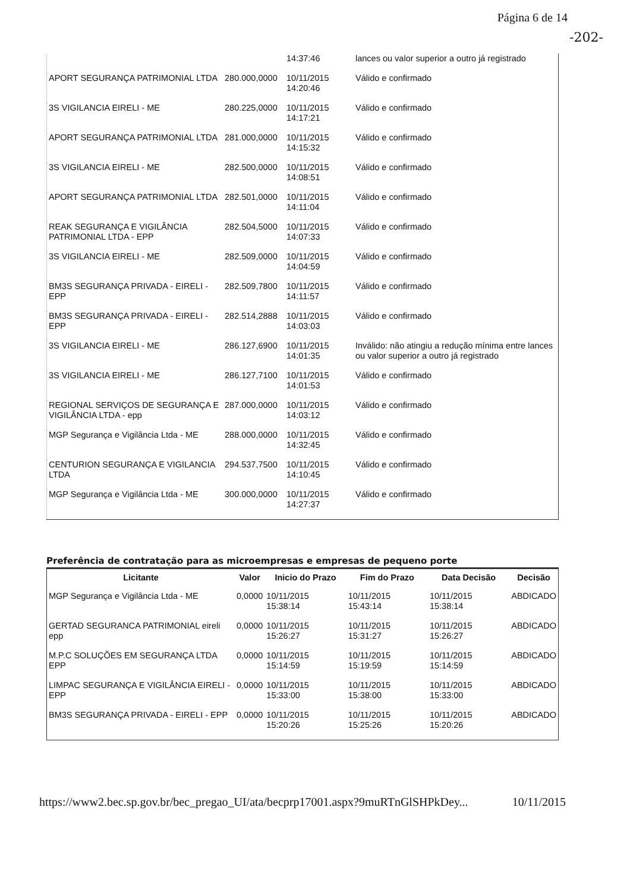Página 6 de 14
-202-
| | | 14:37:46 | lances ou valor superior a outro já registrado |
| APORT SEGURANÇA PATRIMONIAL LTDA | 280.000,0000 | 10/11/2015 14:20:46 | Válido e confirmado |
| 3S VIGILANCIA EIRELI - ME | 280.225,0000 | 10/11/2015 14:17:21 | Válido e confirmado |
| APORT SEGURANÇA PATRIMONIAL LTDA | 281.000,0000 | 10/11/2015 14:15:32 | Válido e confirmado |
| 3S VIGILANCIA EIRELI - ME | 282.500,0000 | 10/11/2015 14:08:51 | Válido e confirmado |
| APORT SEGURANÇA PATRIMONIAL LTDA | 282.501,0000 | 10/11/2015 14:11:04 | Válido e confirmado |
| REAK SEGURANÇA E VIGILÂNCIA PATRIMONIAL LTDA - EPP | 282.504,5000 | 10/11/2015 14:07:33 | Válido e confirmado |
| 3S VIGILANCIA EIRELI - ME | 282.509,0000 | 10/11/2015 14:04:59 | Válido e confirmado |
| BM3S SEGURANÇA PRIVADA - EIRELI - EPP | 282.509,7800 | 10/11/2015 14:11:57 | Válido e confirmado |
| BM3S SEGURANÇA PRIVADA - EIRELI - EPP | 282.514,2888 | 10/11/2015 14:03:03 | Válido e confirmado |
| 3S VIGILANCIA EIRELI - ME | 286.127,6900 | 10/11/2015 14:01:35 | Inválido: não atingiu a redução mínima entre lances ou valor superior a outro já registrado |
| 3S VIGILANCIA EIRELI - ME | 286.127,7100 | 10/11/2015 14:01:53 | Válido e confirmado |
| REGIONAL SERVIÇOS DE SEGURANÇA E VIGILÂNCIA LTDA - epp | 287.000,0000 | 10/11/2015 14:03:12 | Válido e confirmado |
| MGP Segurança e Vigilância Ltda - ME | 288.000,0000 | 10/11/2015 14:32:45 | Válido e confirmado |
| CENTURION SEGURANÇA E VIGILANCIA LTDA | 294.537,7500 | 10/11/2015 14:10:45 | Válido e confirmado |
| MGP Segurança e Vigilância Ltda - ME | 300.000,0000 | 10/11/2015 14:27:37 | Válido e confirmado |
Preferência de contratação para as microempresas e empresas de pequeno porte
| Licitante | Valor | Inicio do Prazo | Fim do Prazo | Data Decisão | Decisão |
| --- | --- | --- | --- | --- | --- |
| MGP Segurança e Vigilância Ltda - ME | 0,0000 | 10/11/2015 15:38:14 | 10/11/2015 15:43:14 | 10/11/2015 15:38:14 | ABDICADO |
| GERTAD SEGURANCA PATRIMONIAL eireli epp | 0,0000 | 10/11/2015 15:26:27 | 10/11/2015 15:31:27 | 10/11/2015 15:26:27 | ABDICADO |
| M.P.C SOLUÇÕES EM SEGURANÇA LTDA EPP | 0,0000 | 10/11/2015 15:14:59 | 10/11/2015 15:19:59 | 10/11/2015 15:14:59 | ABDICADO |
| LIMPAC SEGURANÇA E VIGILÂNCIA EIRELI - EPP | 0,0000 | 10/11/2015 15:33:00 | 10/11/2015 15:38:00 | 10/11/2015 15:33:00 | ABDICADO |
| BM3S SEGURANÇA PRIVADA - EIRELI - EPP | 0,0000 | 10/11/2015 15:20:26 | 10/11/2015 15:25:26 | 10/11/2015 15:20:26 | ABDICADO |
https://www2.bec.sp.gov.br/bec_pregao_UI/ata/becprp17001.aspx?9muRTnGlSHPkDey... 10/11/2015